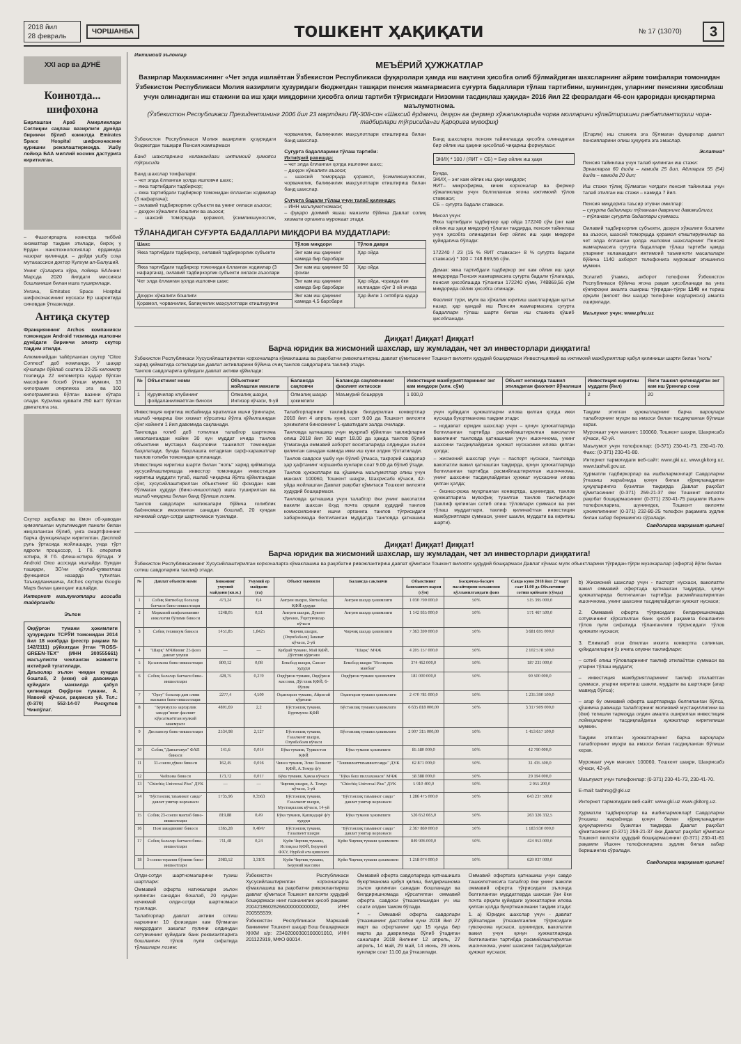2018 йил
28 февраль
ЧОРШАНБА
ТОШКЕНТ ҲАҚИҚАТИ
№ 17 (13070)
3
XXI аср ва ДУНЁ
Коинотда... шифохона
Бирлашган Араб Амирликлари Соғлиқни сақлаш вазирлиги дунёда биринчи бўлиб коинотда Emirates Space Hospital шифохонасини қуришни режалаштирмоқда. Ушбу лойиҳа БАА миллий космик дастурига киритилган.
– Фазогирларга коинотда тиббий хизматлар тақдим этилади, бироқ у Ердан нанотехнологиялар ёрдамида назорат қилинади, – дейди ушбу соҳа мутахассиси доктор Кулхум ал-Балуший.
Унинг сўзларига кўра, лойиҳа БААнинг Марсда 2020 йилдаги миссияси бошланиши билан ишга туширилади.
Унгача, Emirates Space Hospital шифохонасининг нусхаси Ер шароитида синовдан ўтказилади.
Антиқа скутер
Францияннинг Archos компанияси томонидан Android тизимида ишловчи дунёдаги биринчи электр скутер тақдим этилди.
Алюминийдан тайёрланган скутер "Citee Connect" деб номланди. У шаҳар кўчалари бўйлаб соатига 22-25 километр тезликда 22 километрга қадар бўлган масофани босиб ўтиши мумкин, 13 килограмм оғирликка эга ва 100 килограммгача бўлган вазнни кўтара олади. Курилма қуввати 250 ватт бўлган двигателга эга.
Скутер зарбалар ва ёмон об-ҳаводан ҳимояланган мультимедия панели билан жиҳозланган бўлиб, унга смартфоннинг барча функциялари киритилган. Дисплей руль ўртасида жойлашади, унда тўрт ядроли процессор, 1 Гб. оператив хотира, 8 Гб. флеш-хотира бўлади. У Android Oreo асосида ишлайди. Бундан ташқари, 3G'ни қўллаб-қувватлаш функцияси назарда тутилган. Таъкидланишича, Archos скутери Google Maps билан ҳамоҳанг ишлайди.
Интернет маълумотлари асосида тайёрланди
Эълон
Оққўрғон тумани ҳокимлиги ҳузуридаги ТСРЎИ томонидан 2014 йил 18 ноябрда (реестр рақами № 142/2111) рўйхатдан ўтган "ROSS-GREEN-TEX" (ИНН 300555661) масъулияти чекланган жамияти ихтиёрий тугатилади.
Даъволар эълон чиққан кундан бошлаб, 2 (икки) ой давомида қуйидаги манзилда қабул қилинади: Оққўрғон тумани, А. Навоий кўчаси, рақамсиз уй. Тел.: (0-370) 552-14-07 Рисқулов Чинпўлат.
Ижтимоий эълонлар
МЕЪЁРИЙ ҲУЖЖАТЛАР
Вазирлар Маҳкамасининг «Чет элда ишлаётган Ўзбекистон Республикаси фуқаролари ҳамда иш вақтини ҳисобга олиб бўлмайдиган шахсларнинг айрим тоифалари томонидан Ўзбекистон Республикаси Молия вазирлиги ҳузуридаги бюджетдан ташқари пенсия жамғармасига суғурта бадаллари тўлаш тартибини, шунингдек, уларнинг пенсияни ҳисоблаш учун олинадиган иш стажини ва иш ҳақи миқдорини ҳисобга олиш тартиби тўғрисидаги Низомни тасдиқлаш ҳақида» 2016 йил 22 февралдаги 46-сон қароридан қисқартирма маълумотнома.
(Ўзбекистон Республикаси Президентининг 2006 йил 23 мартдаги ПҚ-308-сон «Шахсий ёрдамчи, деҳқон ва фермер хўжаликларида чорва молларини кўпайтиришни рағбатлантириш чора-тадбирлари тўғрисида»ги Қарорига мувофиқ)
Ўзбекистон Республикаси Молия вазирлиги ҳузуридаги бюджетдан ташқари Пенсия жамғармаси
Банд шахсларнинг келажакдаги ижтимоий ҳимояси тўғрисида
Банд шахслар тоифалари:
– чет элда ёлланган ҳолда ишловчи шахс;
– якка тартибдаги тадбиркор;
– якка тартибдаги тадбиркор томонидан ёлланган ходимлар (3 нафаргача);
– оилавий тадбиркорлик субъекти ва унинг оиласи аъзоси;
– деҳқон хўжалиги бошлиғи ва аъзоси;
– шахсий томорқада қорамол, ўсимликшунослик, чорвачилик, балиқчилик маҳсулотлари етиштириш билан банд шахслар.
Суғурта бадалларини тўлаш тартиби:
Ихтиёрий равишда:
– чет элда ёлланган ҳолда ишловчи шахс;
– деҳқон хўжалиги аъзоси;
– шахсий томорқада қорамол, ўсимликшунослик, чорвачилик, балиқчилик маҳсулотлари етиштириш билан банд шахслар.
Суғурта бадали тўлаш учун талаб қилинади:
– ИНН маълумотномаси;
– фуқаро доимий яшаш манзили бўйича Давлат солиқ хизмати органига мурожаат этади.
ТЎЛАНАДИГАН СУҒУРТА БАДАЛЛАРИ МИҚДОРИ ВА МУДДАТЛАРИ:
| Шахс | Тўлов миқдори | Тўлов даври |
| --- | --- | --- |
| Якка тартибдаги тадбиркор, оилавий тадбиркорлик субъекти | Энг кам иш ҳақининг камида бир баробари | Ҳар ойда |
| Якка тартибдаги тадбиркор томонидан ёлланган ходимлар (3 нафаргача), оилавий тадбиркорлик субъекти оиласи аъзолари | Энг кам иш ҳақининг 50 фоизи | Ҳар ойда |
| Чет элда ёлланган ҳолда ишловчи шахс | Энг кам иш ҳақининг камида бир баробари | Ҳар ойда, чоракда ёки келгандан сўнг 3 ой ичида |
| Деҳқон хўжалиги бошлиғи | Энг кам иш ҳақининг камида 4,5 баробари | Ҳар йили 1 октябрга қадар |
| Қорамол, чорвачилик, балиқчилик маҳсулотлари етиштирувчи | | |
Банд шахсларга пенсия тайинлашда ҳисобга олинадиган бир ойлик иш ҳақини ҳисоблаб чиқариш формуласи:
ЭКИҲ * 100 / (ЯИТ + СБ) = Бир ойлик иш ҳақи
Бунда,
ЭКИҲ – энг кам ойлик иш ҳақи миқдори;
ЯИТ– микрофирма, кичик корхоналар ва фермер хўжаликлари учун белгиланган ягона ижтимоий тўлов ставкаси;
СБ – суғурта бадали ставкаси.
Мисол учун:
Якка тартибдаги тадбиркор ҳар ойда 172240 сўм (энг кам ойлик иш ҳақи миқдори) тўлаган тақдирда, пенсия тайинлаш учун ҳисобга олинадиган бир ойлик иш ҳақи миқдори қуйидагича бўлади:
172240 / 23 (15 % ЯИТ ставкаси+ 8 % суғурта бадали ставкаси) * 100 = 748 869,56 сўм.
Демак: якка тартибдаги тадбиркор энг кам ойлик иш ҳақи миқдорида Пенсия жамғармасига суғурта бадали тўлаганда, пенсия ҳисоблашда тўланган 172240 сўми, 748869,56 сўм миқдорида ойлик ҳисобга олинади.
Фаолият тури, мулк ва хўжалик юритиш шаклларидан қатъи назар, ҳар қандай иш Пенсия жамғармасига суғурта бадаллари тўлаш шарти билан иш стажига қўшиб ҳисобланади.
(Етарли) иш стажига эга бўлмаган фуқаролар давлат пенсияларини олиш ҳуқуқига эга эмаслар.
Эслатма*
Пенсия тайинлаш учун талаб қилинган иш стажи:
Эркакларга 60 ёшда – камида 25 йил, Аёлларга 55 (54) ёшда – камида 20 йил;
Иш стажи тўлиқ бўлмаган чоғдаги пенсия тайинлаш учун талаб этилган иш стажи – камида 7 йил.
Пенсия миқдорига таъсир этувчи омиллар:
– суғурта бадаллари тўланган даврнинг давомийлиги;
– тўланган суғурта бадаллари суммаси.
Оилавий тадбиркорлик субъекти, деҳқон хўжалиги бошлиғи ва аъзоси, шахсий томорқада қорамол етиштирувчилар ва чет элда ёлланган ҳолда ишловчи шахсларнинг Пенсия жамғармасига суғурта бадаллари тўлаш тартиби ҳамда уларнинг келажакдаги ижтимоий таъминоти масалалари бўйича 1140 ахборот телефонига мурожаат этишингиз мумкин.
Эслатиб ўтамиз, ахборот телефони Ўзбекистон Республикаси бўйича ягона рақам ҳисобланади ва унга кўнғироқни амалга ошириш тўғридан-тўғри 1140 ни териш орқали (вилоят ёки шаҳар телефони кодларисиз) амалга оширилади.
Маълумот учун: www.pfru.uz
Диққат! Диққат! Диққат!
Барча юридик ва жисмоний шахслар, шу жумладан, чет эл инвесторлари диққатига!
Ўзбекистон Республикаси Хусусийлаштирилган корхоналарга кўмаклашиш ва рақобатни ривожлантириш давлат қўмитасининг Тошкент вилояти ҳудудий бошқармаси Инвестициявий ва ижтимоий мажбуриятлар қабул қилиниши шарти билан "ноль" харид қийматида сотиладиган давлат активларини бўйича очиқ танлов савдоларига таклиф этади.
Танлов савдоларига қуйидаги давлат активи қўйилади:
| № | Объектнинг номи | Объектнинг жойлашган манзили | Балансда сақловчи | Балансда сақловчининг фаолият ихтисоси | Инвестиция мажбуриятларининг энг кам миқдори (млн. сўм) | Объект негизида ташкил этиладиган фаолият йўналиши | Инвестиция киритиш муддати (йил) | Янги ташкил қилинадиган энг кам иш ўринлар сони |
| --- | --- | --- | --- | --- | --- | --- | --- | --- |
| 1 | Қурувчилар клубининг фойдаланилмаётган биноси | Олмалиқ шаҳри, Интизор кўчаси, 9-уй | Олмалиқ шаҳар ҳокимлиги | Маъмурий бошқарув | 1 000,0 | | 2 | 20 |
Инвестиция киритиш мобайнида яратилган ишчи ўринлари, ишлаб чиқариш ёки хизмат кўрсатиш йўлга қўйилганидан сўнг кейинги 1 йил давомида сақланади.
Танловда ғолиб деб топилган талабгор шартнома имзолангандан кейин 30 кун муддат ичида танлов объектини мустақил баҳоловчи ташкилот томонидан баҳолатади, бунда баҳолашга кетадиган сарф-харажатлар танлов ғолиби томонидан қопланади.
Инвестиция киритиш шарти билан "ноль" харид қийматида хусусийлаштиришда инвестор томонидан инвестиция киритиш муддати тугаб, ишлаб чиқариш йўлга қўйилгандан сўнг, хусусийлаштирилган объектнинг 60 фоиздан кам бўлмаган ҳудуди (бино-иншоотлар) ишга туширилган ва ишлаб чиқариш билан банд бўлиши лозим.
Танлов савдолари натижалари бўйича ғолиблик баённомаси имзоланган санадан бошлаб, 20 кундан кечикмай олди-сотди шартномаси тузилади.
Талабгорларнинг таклифлари билдирилган конвертлар 2018 йил 4 апрель куни, соат 9.00 да Тошкент вилояти ҳокимлиги биносининг 1-қаватидаги залда очилади.
Танловда қатнашиш учун муҳрлаб қўйилган таклифларни олиш 2018 йил 30 март 18.00 да ҳамда танлов бўлиб ўтмаганда оммавий ахборот воситаларида олдиндан эълон қилинган санадан камида икки иш куни олдин тўхтатилади.
Танлов савдоси ушбу кун бўлиб ўтмаса, такрорий савдолар ҳар ҳафтанинг чоршанба кунлари соат 9.00 да бўлиб ўтади.
Танлов ҳужжатлари ва қўшимча маълумотлар олиш учун манзил: 100060, Тошкент шаҳри, Шахрисабз кўчаси, 42-уйда жойлашган Давлат рақобат қўмитаси Тошкент вилояти ҳудудий бошқармаси.
Танловда қатнашиш учун талабгор ёки унинг ваколатли вакили шахсан ёхуд почта орқали ҳудудий танлов комиссиясининг ишчи органига танлов тўғрисидаги хабарномада белгиланган муддатда танловда қатнашиш учун қуйидаги ҳужжатларни илова қилган ҳолда икки нусхада буюртманома тақдим этади:
– нодавлат юридик шахслар учун – қонун ҳужжатларида белгиланган тартибда расмийлаштирилган ваколатли вакилнинг танловда қатнашиши учун ишончнома, унинг шахсини тасдиқлайдиган ҳужжат нусхасини илова қилган ҳолда;
– жисмоний шахслар учун – паспорт нусхаси, танловда ваколатли вакил қатнашган тақдирда, қонун ҳужжатларида белгиланган тартибда расмийлаштирилган ишончнома, унинг шахсини тасдиқлайдиган ҳужжат нусхасини илова қилган ҳолда;
– бизнес-режа муҳрланган конвертда, шунингдек, танлов ҳужжатларига мувофиқ тузилган танлов таклифлари (таклиф қилинган сотиб олиш тўловлари суммаси ва уни тўлаш муддатлари, таклиф қилинаётган инвестиция мажбуриятлари суммаси, унинг шакли, муддати ва киритиш шарти).
Тақдим этилган ҳужжатларнинг барча вароқлари талабгорнинг муҳри ва имзоси билан тасдиқланган бўлиши керак.
Мурожаат учун манзил: 100060, Тошкент шаҳри, Шахрисабз кўчаси, 42-уй.
Маълумот учун телефонлар: (0-371) 230-41-73, 230-41-70. Факс: (0-371) 230-41-80.
Интернет тармоғидаги веб-сайт: www.gki.uz, www.gkitorg.uz, www.tashvil.gov.uz.
Ҳурматли тадбиркорлар ва ишбилармонлар! Савдоларни ўтказиш жараёнида қонун билан кўриқланадиган ҳуқуқларингиз бузилган тақдирда Давлат рақобат қўмитасининг (0-371) 259-21-37 ёки Тошкент вилояти рақобат бошқармасининг (0-371) 230-41-75 рақамли Ишонч телефонларига, шунингдек, Тошкент вилояти ҳокимлигининг (0-371) 232-80-25 телефон рақамига зудлик билан хабар беришингиз сўралади.
Савдоларга марҳамат қилинг!
Диққат! Диққат! Диққат!
Барча юридик ва жисмоний шахслар, шу жумладан, чет эл инвесторлари диққатига!
Ўзбекистон Республикасининг Хусусийлаштирилган корхоналарга кўмаклашиш ва рақобатни ривожлантириш давлат қўмитаси Тошкент вилояти ҳудудий бошқармаси Давлат кўчмас мулк объектларини тўғридан-тўғри музокаралар (оферта) йўли билан сотиш савдоларига таклиф этади.
| № | Давлат объекти номи | Бинонинг умумий майдони (кв.м.) | Умумий ер майдони (га) | Объект манзили | Балансда сақловчи | Объектнинг бошланғич нархи (сўм) | Босқичма-босқич пасайтириш механизми қўлланилгандаги фоиз | Савдо куни 2018 йил 27 март соат 11.00 да Объектнинг сотиш қиймати (сўмда) |
| --- | --- | --- | --- | --- | --- | --- | --- | --- |
| 1 | Собиқ Янгиобод болалар боғчаси бино-иншоотлари | 473,24 | 0,4 | Ангрен шаҳри, Янгиобод ҚФЙ ҳудуди | Ангрен шаҳар ҳокимлиги | 1 030 790 000,0 | 50% | 515 395 000,0 |
| 2 | Марказий шифохонанинг онкология бўлими биноси | 1248,05 | 0,51 | Ангрен шаҳри, Дукент қўрғони, Ўқитувчилар кўчаси | Ангрен шаҳар ҳокимлиги | 1 142 935 000,0 | 50% | 571 467 500,0 |
| 3 | Собиқ техникум биноси | 1451,85 | 1,8425 | Чирчиқ шаҳри, (Охунбобоев) Заковат кўчаси, 2-уй | Чирчиқ шаҳар ҳокимлиги | 7 363 390 000,0 | 50% | 3 681 695 000,0 |
| 4 | "Шарқ" МЧЖнинг 25 фоиз давлат улуши | — | — | Қибрай тумани, Май ҚФЙ, Дўстлик қўрғони | "Шарқ" МЧЖ | 4 205 157 000,0 | 50% | 2 102 578 500,0 |
| 5 | Қозонхона бино-иншоотлари | 800,12 | 0,08 | Бекобод шаҳри, Саноат ҳудуди | Бекобод шаҳри "Иссиқлик манбаи" | 374 462 000,0 | 50% | 187 231 000,0 |
| 6 | Собиқ болалар боғчаси бино-иншоотлари | 428,75 | 0,270 | Оққўрғон тумани, Оққўрғон массиви, Дўстлик ҚФЙ, 6-бўлим | Оққўрғон тумани ҳокимлиги | 181 000 000,0 | 50% | 90 500 000,0 |
| 7 | "Орзу" болалар дам олиш маскани бино-иншоотлари | 2277,4 | 4,500 | Оҳангарон тумани, Айрисой қўрғони | Оҳангарон тумани ҳокимлиги | 2 470 781 000,0 | 50% | 1 235 390 500,0 |
| 8 | "Бурчмулло заргарлик заводи"нинг фаолият кўрсатмаётган мулкий мажмуаси | 4801,69 | 2,2 | Бўстонлиқ тумани, Бурчмулло ҚФЙ | Бўстонлиқ тумани ҳокимлиги | 6 635 818 000,00 | 50% | 3 317 909 000,0 |
| 9 | Диспансер бино-иншоотлари | 2534,98 | 2,127 | Бўстонлиқ тумани, Ғазалкент шаҳри, Охунбобоев кўчаси | Бўстонлиқ тумани ҳокимлиги | 2 907 315 000,00 | 50% | 1 453 657 500,0 |
| 10 | Собиқ "Давлатовул" ФАП биноси | 141,6 | 0,014 | Бўка тумани, Туркистон ҚФЙ | Бўка тумани ҳокимлиги | 85 580 000,0 | 50% | 42 790 000,0 |
| 11 | 31-сонли дўкон биноси | 162,45 | 0,016 | Чиноз тумани, Эски Тошкент ҚФЙ, А.Темур ф/у | "Тошвилояттаъминотсавдо" ДУК | 62 871 000,0 | 50% | 31 435 500,0 |
| 12 | Чойхона биноси | 173,72 | 0,017 | Бўка тумани, Ҳамза кўчаси | "Бўка бош пиллахонаси" МЧЖ | 58 388 000,0 | 50% | 29 194 000,0 |
| 13 | "Chirchiq Universal Plus" ДУК | — | — | Чирчиқ шаҳри, А. Темур кўчаси, 1-уй | "Chirchiq Universal Plus" ДУК | 5 910 400,0 | 50% | 2 955 200,0 |
| 14 | "Бўстонлиқ таъминот савдо" давлат унитар корхонаси | 1735,96 | 0,3563 | Бўстонлиқ тумани, Ғазалкент шаҳри, Мустақиллик кўчаси, 14-уй | "Бўстонлиқ таъминот савдо" давлат унитар корхонаси | 1 286 475 000,0 | 50% | 643 237 500,0 |
| 15 | Собиқ 23-сонли мактаб бино-иншоотлари | 819,88 | 0,49 | Бўка тумани, Қашқадарё ф/у ҳудуди | Бўка тумани ҳокимлиги | 526 652 665,0 | 50% | 263 326 332,5 |
| 16 | Нон заводининг биноси | 1365,28 | 0,4847 | Бўстонлиқ тумани, Ғазалкент шаҳри | "Бўстонлиқ таъминот савдо" давлат унитар корхонаси | 2 367 860 000,0 | 50% | 1 183 930 000,0 |
| 17 | Собиқ болалар боғчаси бино-иншоотлари | 711,48 | 0,24 | Қуйи Чирчиқ тумани, Истиқлол ҚФЙ, Беруний ФХУ, Нурбой ота қишлоғи | Қуйи Чирчиқ тумани ҳокимлиги | 849 906 000,0 | 50% | 424 953 000,0 |
| 18 | 3-сонли терапия бўлими бино-иншоотлари | 2983,52 | 3,3101 | Қуйи Чирчиқ тумани, Беруний массиви | Қуйи Чирчиқ тумани ҳокимлиги | 1 258 074 000,0 | 50% | 629 037 000,0 |
Олди-сотди шартномаларини тузиш шартлари:
Оммавий оферта натижалари эълон қилинган санадан бошлаб, 20 кундан кечикмай олди-сотди шартномаси тузилади.
Талабгорлар давлат активи сотиш нархининг 10 фоизидан кам бўлмаган миқдордаги закалат пулини олдиндан сотувчининг қуйидаги банк реквизитларига бошланғич тўлов пули сифатида тўлашлари лозим:
Ўзбекистон Республикаси Хусусийлаштирилган корхоналарга кўмаклашиш ва рақобатни ривожлантириш давлат қўмитаси Тошкент вилояти ҳудудий бошқармаси нинг ғазначилик ҳисоб рақами: 20042186026266000000000002, ИНН 200555539;
Ўзбекистон Республикаси Марказий банкининг Тошкент шаҳар Бош бошқармаси ҲККМ х/р: 23402000300100001010, ИНН 201122919, МФО 00014.
Оммавий оферта савдоларида қатнашишга буюртманома қабул қилиш, билдиришнома эълон қилинган санадан бошланади ва билдиришномада кўрсатилган оммавий оферта савдоси ўтказилишидан уч иш соати олдин тамом бўлади.
* – Оммавий оферта савдолари ўтказишнинг дастлабки куни 2018 йил 27 март ва офертанинг ҳар 15 кунда бир марта да давриликда бўлиб ўтадиган саналари 2018 йилнинг 12 апрель, 27 апрель, 14 май, 29 май, 14 июнь, 29 июнь кунлари соат 11.00 да ўтказилади.
Оммавий офертага қатнашиш учун савдо ташкилотчисига талабгор ёки унинг ваколи оммавий оферта тўғрисидаги эълонда белгиланган муддатларда шахсан ўзи ёки почта орқали қуйидаги ҳужжатларни илова қилган ҳолда буюртманомани тақдим этади:
1. а) Юридик шахслар учун - давлат рўйхатидан ўтказилганлик тўғрисидаги гувоҳнома нусхаси, шунингдек, ваколатли вакил учун қонун ҳужжатларида белгиланган тартибда расмийлаштирилган ишончнома, унинг шахсини тасдиқлайдиган ҳужжат нусхаси;
b) Жисмоний шахслар учун - паспорт нусхаси, ваколатли вакил оммавий офертада қатнашган тақдирда, қонун ҳужжатларида белгиланган тартибда расмийлаштирилган ишончнома, унинг шахсини тасдиқлайдиган ҳужжат нусхаси;
2. Оммавий оферта тўғрисидаги билдиришномада сотувчининг кўрсатилган банк ҳисоб рақамига бошланғич тўлов пули сифатида тўланганлиги тўғрисидаги тўлов ҳужжати нусхаси;
3. Елимлаб оғзи ёпилган иккита конвертга солинган, қуйидагиларни ўз ичига олувчи таклифлари:
– сотиб олиш тўловларининг таклиф этилаётган суммаси ва уларни тўлаш муддати;
– инвестиция мажбуриятларининг таклиф этилаётган суммаси, уларни киритиш шакли, муддати ва шартлари (агар мавжуд бўлса);
– агар бу оммавий оферта шартларида белгиланган бўлса, қўшимча равишда талабгорнинг молиявий мустақиллигини ва (ёки) тегишли тармоқда олдин амалга оширилган инвестиция лойиҳаларини тасдиқлайдиган ҳужжатлар киритилиши мумкин.
Тақдим этилган ҳужжатларнинг барча вароқлари талабгорнинг муҳри ва имзоси билан тасдиқланган бўлиши керак.
Мурожаат учун манзил: 100060, Тошкент шаҳри, Шахрисабз кўчаси, 42-уй.
Маълумот учун телефонлар: (0-371) 230-41-73, 230-41-70.
E-mail: tashreg@gki.uz
Интернет тармоғидаги веб-сайт: www.gki.uz www.gkitorg.uz.
Ҳурматли тадбиркорлар ва ишбилармонлар! Савдоларни ўтказиш жараёнида қонун билан кўриқланадиган ҳуқуқларингиз бузилган тақдирда Давлат рақобат қўмитасининг (0-371) 259-21-37 ёки Давлат рақобат қўмитаси Тошкент вилояти ҳудудий бошқармасининг (0-371) 230-41-81 рақамли Ишонч телефонларига зудлик билан хабар беришингиз сўралади.
Савдоларга марҳамат қилинг!